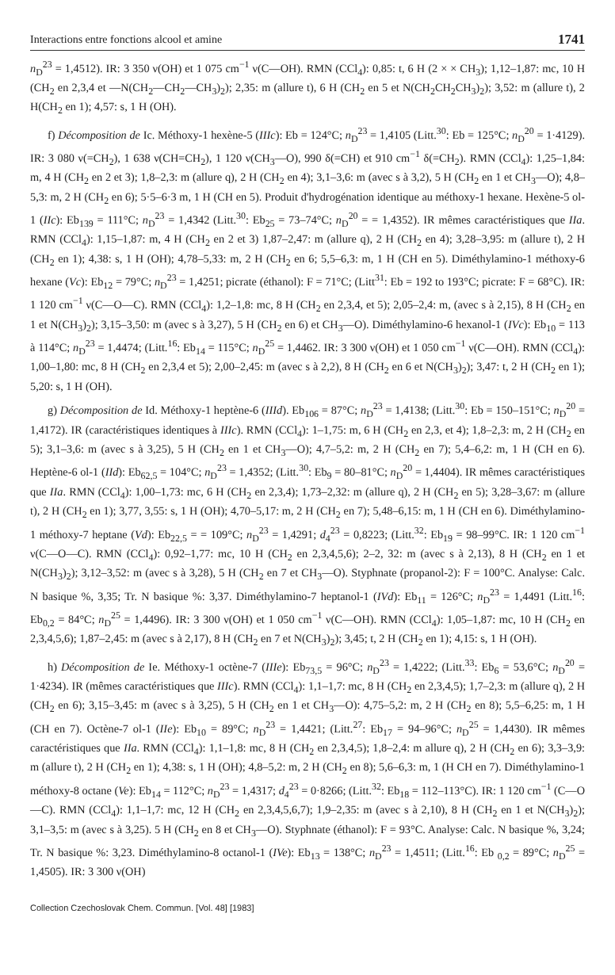Interactions entre fonctions alcool et amine 1741
n<sub>D</sub><sup>23</sup> = 1,4512). IR: 3 350 ν(OH) et 1 075 cm<sup>−1</sup> ν(C—OH). RMN (CCl<sub>4</sub>): 0,85: t, 6 H (2 × × CH<sub>3</sub>); 1,12–1,87: mc, 10 H (CH<sub>2</sub> en 2,3,4 et —N(CH<sub>2</sub>—CH<sub>2</sub>—CH<sub>3</sub>)<sub>2</sub>); 2,35: m (allure t), 6 H (CH<sub>2</sub> en 5 et N(CH<sub>2</sub>CH<sub>2</sub>CH<sub>3</sub>)<sub>2</sub>); 3,52: m (allure t), 2 H(CH<sub>2</sub> en 1); 4,57: s, 1 H (OH).
f) Décomposition de Ic. Méthoxy-1 hexène-5 (IIIc): Eb = 124°C; n<sub>D</sub><sup>23</sup> = 1,4105 (Litt.<sup>30</sup>: Eb = 125°C; n<sub>D</sub><sup>20</sup> = 1·4129). IR: 3 080 ν(=CH<sub>2</sub>), 1 638 ν(CH=CH<sub>2</sub>), 1 120 ν(CH<sub>3</sub>—O), 990 δ(=CH) et 910 cm<sup>−1</sup> δ(=CH<sub>2</sub>). RMN (CCl<sub>4</sub>): 1,25–1,84: m, 4 H (CH<sub>2</sub> en 2 et 3); 1,8–2,3: m (allure q), 2 H (CH<sub>2</sub> en 4); 3,1–3,6: m (avec s à 3,2), 5 H (CH<sub>2</sub> en 1 et CH<sub>3</sub>—O); 4,8–5,3: m, 2 H (CH<sub>2</sub> en 6); 5·5–6·3 m, 1 H (CH en 5). Produit d'hydrogénation identique au méthoxy-1 hexane. Hexène-5 ol-1 (IIc): Eb<sub>139</sub> = 111°C; n<sub>D</sub><sup>23</sup> = 1,4342 (Litt.<sup>30</sup>: Eb<sub>25</sub> = 73–74°C; n<sub>D</sub><sup>20</sup> = = 1,4352). IR mêmes caractéristiques que IIa. RMN (CCl<sub>4</sub>): 1,15–1,87: m, 4 H (CH<sub>2</sub> en 2 et 3) 1,87–2,47: m (allure q), 2 H (CH<sub>2</sub> en 4); 3,28–3,95: m (allure t), 2 H (CH<sub>2</sub> en 1); 4,38: s, 1 H (OH); 4,78–5,33: m, 2 H (CH<sub>2</sub> en 6; 5,5–6,3: m, 1 H (CH en 5). Diméthylamino-1 méthoxy-6 hexane (Vc): Eb<sub>12</sub> = 79°C; n<sub>D</sub><sup>23</sup> = 1,4251; picrate (éthanol): F = 71°C; (Litt<sup>31</sup>: Eb = 192 to 193°C; picrate: F = 68°C). IR: 1 120 cm<sup>−1</sup> ν(C—O—C). RMN (CCl<sub>4</sub>): 1,2–1,8: mc, 8 H (CH<sub>2</sub> en 2,3,4, et 5); 2,05–2,4: m, (avec s à 2,15), 8 H (CH<sub>2</sub> en 1 et N(CH<sub>3</sub>)<sub>2</sub>); 3,15–3,50: m (avec s à 3,27), 5 H (CH<sub>2</sub> en 6) et CH<sub>3</sub>—O). Diméthylamino-6 hexanol-1 (IVc): Eb<sub>10</sub> = 113 à 114°C; n<sub>D</sub><sup>23</sup> = 1,4474; (Litt.<sup>16</sup>: Eb<sub>14</sub> = 115°C; n<sub>D</sub><sup>25</sup> = 1,4462. IR: 3 300 ν(OH) et 1 050 cm<sup>−1</sup> ν(C—OH). RMN (CCl<sub>4</sub>): 1,00–1,80: mc, 8 H (CH<sub>2</sub> en 2,3,4 et 5); 2,00–2,45: m (avec s à 2,2), 8 H (CH<sub>2</sub> en 6 et N(CH<sub>3</sub>)<sub>2</sub>); 3,47: t, 2 H (CH<sub>2</sub> en 1); 5,20: s, 1 H (OH).
g) Décomposition de Id. Méthoxy-1 heptène-6 (IIId). Eb<sub>106</sub> = 87°C; n<sub>D</sub><sup>23</sup> = 1,4138; (Litt.<sup>30</sup>: Eb = 150–151°C; n<sub>D</sub><sup>20</sup> = 1,4172). IR (caractéristiques identiques à IIIc). RMN (CCl<sub>4</sub>): 1–1,75: m, 6 H (CH<sub>2</sub> en 2,3, et 4); 1,8–2,3: m, 2 H (CH<sub>2</sub> en 5); 3,1–3,6: m (avec s à 3,25), 5 H (CH<sub>2</sub> en 1 et CH<sub>3</sub>—O); 4,7–5,2: m, 2 H (CH<sub>2</sub> en 7); 5,4–6,2: m, 1 H (CH en 6). Heptène-6 ol-1 (IId): Eb<sub>62,5</sub> = 104°C; n<sub>D</sub><sup>23</sup> = 1,4352; (Litt.<sup>30</sup>: Eb<sub>9</sub> = 80–81°C; n<sub>D</sub><sup>20</sup> = 1,4404). IR mêmes caractéristiques que IIa. RMN (CCl<sub>4</sub>): 1,00–1,73: mc, 6 H (CH<sub>2</sub> en 2,3,4); 1,73–2,32: m (allure q), 2 H (CH<sub>2</sub> en 5); 3,28–3,67: m (allure t), 2 H (CH<sub>2</sub> en 1); 3,77, 3,55: s, 1 H (OH); 4,70–5,17: m, 2 H (CH<sub>2</sub> en 7); 5,48–6,15: m, 1 H (CH en 6). Diméthylamino-1 méthoxy-7 heptane (Vd): Eb<sub>22,5</sub> = = 109°C; n<sub>D</sub><sup>23</sup> = 1,4291; d<sub>4</sub><sup>23</sup> = 0,8223; (Litt.<sup>32</sup>: Eb<sub>19</sub> = 98–99°C. IR: 1 120 cm<sup>−1</sup> ν(C—O—C). RMN (CCl<sub>4</sub>): 0,92–1,77: mc, 10 H (CH<sub>2</sub> en 2,3,4,5,6); 2–2, 32: m (avec s à 2,13), 8 H (CH<sub>2</sub> en 1 et N(CH<sub>3</sub>)<sub>2</sub>); 3,12–3,52: m (avec s à 3,28), 5 H (CH<sub>2</sub> en 7 et CH<sub>3</sub>—O). Styphnate (propanol-2): F = 100°C. Analyse: Calc. N basique %, 3,35; Tr. N basique %: 3,37. Diméthylamino-7 heptanol-1 (IVd): Eb<sub>11</sub> = 126°C; n<sub>D</sub><sup>23</sup> = 1,4491 (Litt.<sup>16</sup>: Eb<sub>0,2</sub> = 84°C; n<sub>D</sub><sup>25</sup> = 1,4496). IR: 3 300 ν(OH) et 1 050 cm<sup>−1</sup> ν(C—OH). RMN (CCl<sub>4</sub>): 1,05–1,87: mc, 10 H (CH<sub>2</sub> en 2,3,4,5,6); 1,87–2,45: m (avec s à 2,17), 8 H (CH<sub>2</sub> en 7 et N(CH<sub>3</sub>)<sub>2</sub>); 3,45; t, 2 H (CH<sub>2</sub> en 1); 4,15: s, 1 H (OH).
h) Décomposition de Ie. Méthoxy-1 octène-7 (IIIe): Eb<sub>73,5</sub> = 96°C; n<sub>D</sub><sup>23</sup> = 1,4222; (Litt.<sup>33</sup>: Eb<sub>6</sub> = 53,6°C; n<sub>D</sub><sup>20</sup> = 1·4234). IR (mêmes caractéristiques que IIIc). RMN (CCl<sub>4</sub>): 1,1–1,7: mc, 8 H (CH<sub>2</sub> en 2,3,4,5); 1,7–2,3: m (allure q), 2 H (CH<sub>2</sub> en 6); 3,15–3,45: m (avec s à 3,25), 5 H (CH<sub>2</sub> en 1 et CH<sub>3</sub>—O): 4,75–5,2: m, 2 H (CH<sub>2</sub> en 8); 5,5–6,25: m, 1 H (CH en 7). Octène-7 ol-1 (IIe): Eb<sub>10</sub> = 89°C; n<sub>D</sub><sup>23</sup> = 1,4421; (Litt.<sup>27</sup>: Eb<sub>17</sub> = 94–96°C; n<sub>D</sub><sup>25</sup> = 1,4430). IR mêmes caractéristiques que IIa. RMN (CCl<sub>4</sub>): 1,1–1,8: mc, 8 H (CH<sub>2</sub> en 2,3,4,5); 1,8–2,4: m allure q), 2 H (CH<sub>2</sub> en 6); 3,3–3,9: m (allure t), 2 H (CH<sub>2</sub> en 1); 4,38: s, 1 H (OH); 4,8–5,2: m, 2 H (CH<sub>2</sub> en 8); 5,6–6,3: m, 1 (H CH en 7). Diméthylamino-1 méthoxy-8 octane (Ve): Eb<sub>14</sub> = 112°C; n<sub>D</sub><sup>23</sup> = 1,4317; d<sub>4</sub><sup>23</sup> = 0·8266; (Litt.<sup>32</sup>: Eb<sub>18</sub> = 112–113°C). IR: 1 120 cm<sup>−1</sup> (C—O—C). RMN (CCl<sub>4</sub>): 1,1–1,7: mc, 12 H (CH<sub>2</sub> en 2,3,4,5,6,7); 1,9–2,35: m (avec s à 2,10), 8 H (CH<sub>2</sub> en 1 et N(CH<sub>3</sub>)<sub>2</sub>); 3,1–3,5: m (avec s à 3,25). 5 H (CH<sub>2</sub> en 8 et CH<sub>3</sub>—O). Styphnate (éthanol): F = 93°C. Analyse: Calc. N basique %, 3,24; Tr. N basique %: 3,23. Diméthylamino-8 octanol-1 (IVe): Eb<sub>13</sub> = 138°C; n<sub>D</sub><sup>23</sup> = 1,4511; (Litt.<sup>16</sup>: Eb <sub>0,2</sub> = 89°C; n<sub>D</sub><sup>25</sup> = 1,4505). IR: 3 300 ν(OH)
Collection Czechoslovak Chem. Commun. [Vol. 48] [1983]